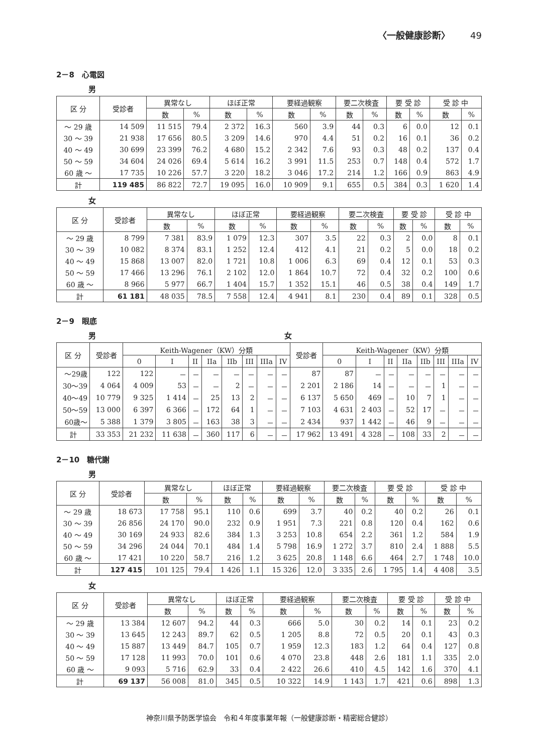〈一般健康診断〉 49
2－8　心電図
男
| 区 分 | 受診者 | 異常なし | | ほぼ正常 | | 要経過観察 | | 要二次検査 | | 要 受 診 | | 受 診 中 | |
| --- | --- | --- | --- | --- | --- | --- | --- | --- | --- | --- | --- | --- | --- |
| | | 数 | % | 数 | % | 数 | % | 数 | % | 数 | % | 数 | % |
| ～ 29 歳 | 14 509 | 11 515 | 79.4 | 2 372 | 16.3 | 560 | 3.9 | 44 | 0.3 | 6 | 0.0 | 12 | 0.1 |
| 30 ～ 39 | 21 938 | 17 656 | 80.5 | 3 209 | 14.6 | 970 | 4.4 | 51 | 0.2 | 16 | 0.1 | 36 | 0.2 |
| 40 ～ 49 | 30 699 | 23 399 | 76.2 | 4 680 | 15.2 | 2 342 | 7.6 | 93 | 0.3 | 48 | 0.2 | 137 | 0.4 |
| 50 ～ 59 | 34 604 | 24 026 | 69.4 | 5 614 | 16.2 | 3 991 | 11.5 | 253 | 0.7 | 148 | 0.4 | 572 | 1.7 |
| 60 歳 ～ | 17 735 | 10 226 | 57.7 | 3 220 | 18.2 | 3 046 | 17.2 | 214 | 1.2 | 166 | 0.9 | 863 | 4.9 |
| 計 | 119 485 | 86 822 | 72.7 | 19 095 | 16.0 | 10 909 | 9.1 | 655 | 0.5 | 384 | 0.3 | 1 620 | 1.4 |
女
| 区 分 | 受診者 | 異常なし | | ほぼ正常 | | 要経過観察 | | 要二次検査 | | 要 受 診 | | 受 診 中 | |
| --- | --- | --- | --- | --- | --- | --- | --- | --- | --- | --- | --- | --- | --- |
| | | 数 | % | 数 | % | 数 | % | 数 | % | 数 | % | 数 | % |
| ～ 29 歳 | 8 799 | 7 381 | 83.9 | 1 079 | 12.3 | 307 | 3.5 | 22 | 0.3 | 2 | 0.0 | 8 | 0.1 |
| 30 ～ 39 | 10 082 | 8 374 | 83.1 | 1 252 | 12.4 | 412 | 4.1 | 21 | 0.2 | 5 | 0.0 | 18 | 0.2 |
| 40 ～ 49 | 15 868 | 13 007 | 82.0 | 1 721 | 10.8 | 1 006 | 6.3 | 69 | 0.4 | 12 | 0.1 | 53 | 0.3 |
| 50 ～ 59 | 17 466 | 13 296 | 76.1 | 2 102 | 12.0 | 1 864 | 10.7 | 72 | 0.4 | 32 | 0.2 | 100 | 0.6 |
| 60 歳 ～ | 8 966 | 5 977 | 66.7 | 1 404 | 15.7 | 1 352 | 15.1 | 46 | 0.5 | 38 | 0.4 | 149 | 1.7 |
| 計 | 61 181 | 48 035 | 78.5 | 7 558 | 12.4 | 4 941 | 8.1 | 230 | 0.4 | 89 | 0.1 | 328 | 0.5 |
2－9　眼底
男 女
| 区 分 | 受診者 | Keith-Wagener（KW）分類 | | | | | | | | 受診者 | Keith-Wagener（KW）分類 | | | | | | | |
| --- | --- | --- | --- | --- | --- | --- | --- | --- | --- | --- | --- | --- | --- | --- | --- | --- | --- | --- |
| | | 0 | I | II | IIa | IIb | III | IIIa | IV | | 0 | I | II | IIa | IIb | III | IIIa | IV |
| ～29歳 | 122 | 122 | － | － | － | － | － | － | － | 87 | 87 | － | － | － | － | － | － | － |
| 30～39 | 4 064 | 4 009 | 53 | － | － | 2 | － | － | － | 2 201 | 2 186 | 14 | － | － | － | 1 | － | － |
| 40～49 | 10 779 | 9 325 | 1 414 | － | 25 | 13 | 2 | － | － | 6 137 | 5 650 | 469 | － | 10 | 7 | 1 | － | － |
| 50～59 | 13 000 | 6 397 | 6 366 | － | 172 | 64 | 1 | － | － | 7 103 | 4 631 | 2 403 | － | 52 | 17 | － | － | － |
| 60歳～ | 5 388 | 1 379 | 3 805 | － | 163 | 38 | 3 | － | － | 2 434 | 937 | 1 442 | － | 46 | 9 | － | － | － |
| 計 | 33 353 | 21 232 | 11 638 | － | 360 | 117 | 6 | － | － | 17 962 | 13 491 | 4 328 | － | 108 | 33 | 2 | － | － |
2－10　糖代謝
男
| 区 分 | 受診者 | 異常なし | | ほぼ正常 | | 要経過観察 | | 要二次検査 | | 要 受 診 | | 受 診 中 | |
| --- | --- | --- | --- | --- | --- | --- | --- | --- | --- | --- | --- | --- | --- |
| | | 数 | % | 数 | % | 数 | % | 数 | % | 数 | % | 数 | % |
| ～ 29 歳 | 18 673 | 17 758 | 95.1 | 110 | 0.6 | 699 | 3.7 | 40 | 0.2 | 40 | 0.2 | 26 | 0.1 |
| 30 ～ 39 | 26 856 | 24 170 | 90.0 | 232 | 0.9 | 1 951 | 7.3 | 221 | 0.8 | 120 | 0.4 | 162 | 0.6 |
| 40 ～ 49 | 30 169 | 24 933 | 82.6 | 384 | 1.3 | 3 253 | 10.8 | 654 | 2.2 | 361 | 1.2 | 584 | 1.9 |
| 50 ～ 59 | 34 296 | 24 044 | 70.1 | 484 | 1.4 | 5 798 | 16.9 | 1 272 | 3.7 | 810 | 2.4 | 1 888 | 5.5 |
| 60 歳 ～ | 17 421 | 10 220 | 58.7 | 216 | 1.2 | 3 625 | 20.8 | 1 148 | 6.6 | 464 | 2.7 | 1 748 | 10.0 |
| 計 | 127 415 | 101 125 | 79.4 | 1 426 | 1.1 | 15 326 | 12.0 | 3 335 | 2.6 | 1 795 | 1.4 | 4 408 | 3.5 |
女
| 区 分 | 受診者 | 異常なし | | ほぼ正常 | | 要経過観察 | | 要二次検査 | | 要 受 診 | | 受 診 中 | |
| --- | --- | --- | --- | --- | --- | --- | --- | --- | --- | --- | --- | --- | --- |
| | | 数 | % | 数 | % | 数 | % | 数 | % | 数 | % | 数 | % |
| ～ 29 歳 | 13 384 | 12 607 | 94.2 | 44 | 0.3 | 666 | 5.0 | 30 | 0.2 | 14 | 0.1 | 23 | 0.2 |
| 30 ～ 39 | 13 645 | 12 243 | 89.7 | 62 | 0.5 | 1 205 | 8.8 | 72 | 0.5 | 20 | 0.1 | 43 | 0.3 |
| 40 ～ 49 | 15 887 | 13 449 | 84.7 | 105 | 0.7 | 1 959 | 12.3 | 183 | 1.2 | 64 | 0.4 | 127 | 0.8 |
| 50 ～ 59 | 17 128 | 11 993 | 70.0 | 101 | 0.6 | 4 070 | 23.8 | 448 | 2.6 | 181 | 1.1 | 335 | 2.0 |
| 60 歳 ～ | 9 093 | 5 716 | 62.9 | 33 | 0.4 | 2 422 | 26.6 | 410 | 4.5 | 142 | 1.6 | 370 | 4.1 |
| 計 | 69 137 | 56 008 | 81.0 | 345 | 0.5 | 10 322 | 14.9 | 1 143 | 1.7 | 421 | 0.6 | 898 | 1.3 |
神奈川県予防医学協会　令和４年度事業年報（一般健康診断・精密総合健診）